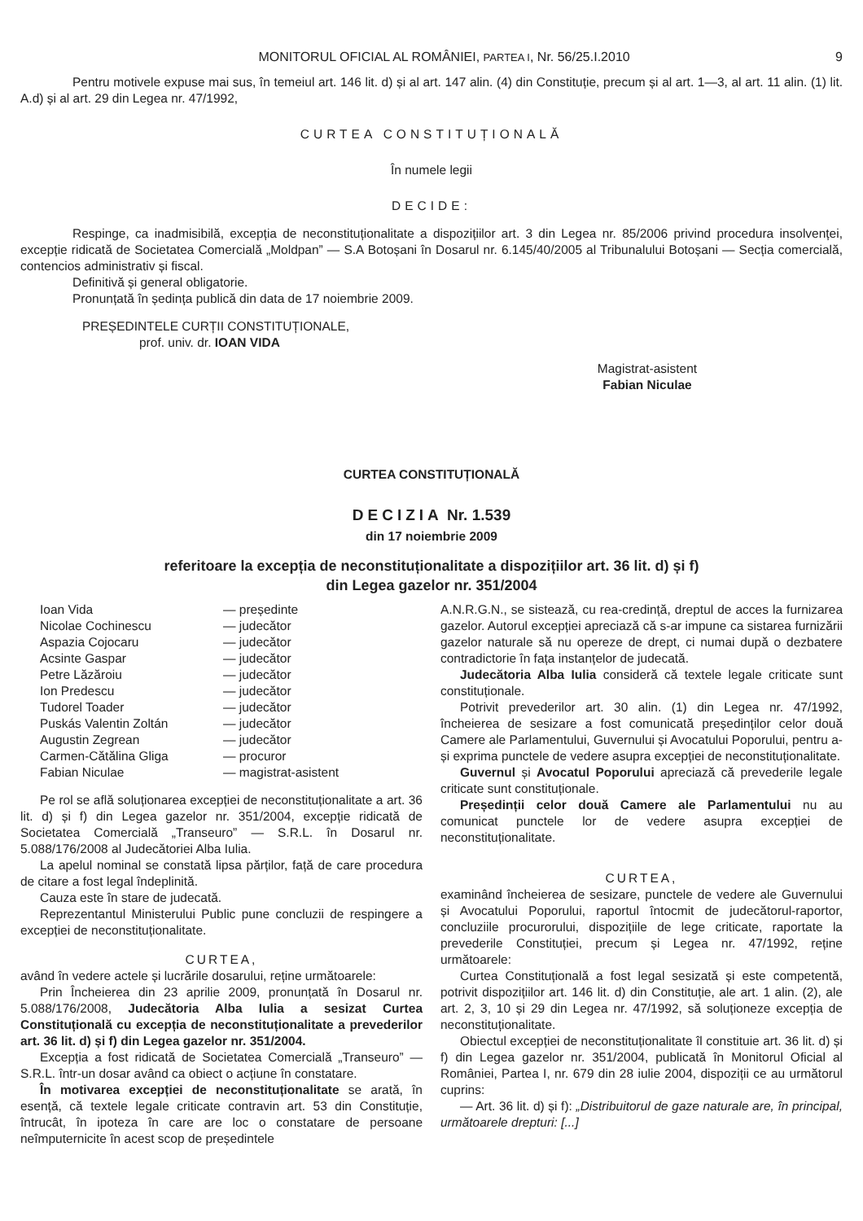MONITORUL OFICIAL AL ROMÂNIEI, PARTEA I, Nr. 56/25.I.2010 9
Pentru motivele expuse mai sus, în temeiul art. 146 lit. d) și al art. 147 alin. (4) din Constituție, precum și al art. 1—3, al art. 11 alin. (1) lit. A.d) și al art. 29 din Legea nr. 47/1992,
CURTEA CONSTITUȚIONALĂ
În numele legii
DECIDE:
Respinge, ca inadmisibilă, excepția de neconstituționalitate a dispozițiilor art. 3 din Legea nr. 85/2006 privind procedura insolvenței, excepție ridicată de Societatea Comercială „Moldpan” — S.A Botoșani în Dosarul nr. 6.145/40/2005 al Tribunalului Botoșani — Secția comercială, contencios administrativ și fiscal.
Definitivă și general obligatorie.
Pronunțată în ședința publică din data de 17 noiembrie 2009.
PREȘEDINTELE CURȚII CONSTITUȚIONALE,
prof. univ. dr. IOAN VIDA
Magistrat-asistent
Fabian Niculae
CURTEA CONSTITUȚIONALĂ
DECIZIA Nr. 1.539
din 17 noiembrie 2009
referitoare la excepția de neconstituționalitate a dispozițiilor art. 36 lit. d) și f)
din Legea gazelor nr. 351/2004
| Ioan Vida | — președinte |
| Nicolae Cochinescu | — judecător |
| Aspazia Cojocaru | — judecător |
| Acsinte Gaspar | — judecător |
| Petre Lăzăroiu | — judecător |
| Ion Predescu | — judecător |
| Tudorel Toader | — judecător |
| Puskás Valentin Zoltán | — judecător |
| Augustin Zegrean | — judecător |
| Carmen-Cătălina Gliga | — procuror |
| Fabian Niculae | — magistrat-asistent |
Pe rol se află soluționarea excepției de neconstituționalitate a art. 36 lit. d) și f) din Legea gazelor nr. 351/2004, excepție ridicată de Societatea Comercială „Transeuro” — S.R.L. în Dosarul nr. 5.088/176/2008 al Judecătoriei Alba Iulia.
La apelul nominal se constată lipsa părților, față de care procedura de citare a fost legal îndeplinită.
Cauza este în stare de judecată.
Reprezentantul Ministerului Public pune concluzii de respingere a excepției de neconstituționalitate.
CURTEA,
având în vedere actele și lucrările dosarului, reține următoarele:
Prin Încheierea din 23 aprilie 2009, pronunțată în Dosarul nr. 5.088/176/2008, Judecătoria Alba Iulia a sesizat Curtea Constituțională cu excepția de neconstituționalitate a prevederilor art. 36 lit. d) și f) din Legea gazelor nr. 351/2004.
Excepția a fost ridicată de Societatea Comercială „Transeuro” — S.R.L. într-un dosar având ca obiect o acțiune în constatare.
În motivarea excepției de neconstituționalitate se arată, în esență, că textele legale criticate contravin art. 53 din Constituție, întrucât, în ipoteza în care are loc o constatare de persoane neîmputernicite în acest scop de președintele
A.N.R.G.N., se sistează, cu rea-credință, dreptul de acces la furnizarea gazelor. Autorul excepției apreciază că s-ar impune ca sistarea furnizării gazelor naturale să nu opereze de drept, ci numai după o dezbatere contradictorie în fața instanțelor de judecată.
Judecătoria Alba Iulia consideră că textele legale criticate sunt constituționale.
Potrivit prevederilor art. 30 alin. (1) din Legea nr. 47/1992, încheierea de sesizare a fost comunicată președinților celor două Camere ale Parlamentului, Guvernului și Avocatului Poporului, pentru a-și exprima punctele de vedere asupra excepției de neconstituționalitate.
Guvernul și Avocatul Poporului apreciază că prevederile legale criticate sunt constituționale.
Președinții celor două Camere ale Parlamentului nu au comunicat punctele lor de vedere asupra excepției de neconstituționalitate.
CURTEA,
examinând încheierea de sesizare, punctele de vedere ale Guvernului și Avocatului Poporului, raportul întocmit de judecătorul-raportor, concluziile procurorului, dispozițiile de lege criticate, raportate la prevederile Constituției, precum și Legea nr. 47/1992, reține următoarele:
Curtea Constituțională a fost legal sesizată și este competentă, potrivit dispozițiilor art. 146 lit. d) din Constituție, ale art. 1 alin. (2), ale art. 2, 3, 10 și 29 din Legea nr. 47/1992, să soluționeze excepția de neconstituționalitate.
Obiectul excepției de neconstituționalitate îl constituie art. 36 lit. d) și f) din Legea gazelor nr. 351/2004, publicată în Monitorul Oficial al României, Partea I, nr. 679 din 28 iulie 2004, dispoziții ce au următorul cuprins:
— Art. 36 lit. d) și f): „Distribuitorul de gaze naturale are, în principal, următoarele drepturi: [...]